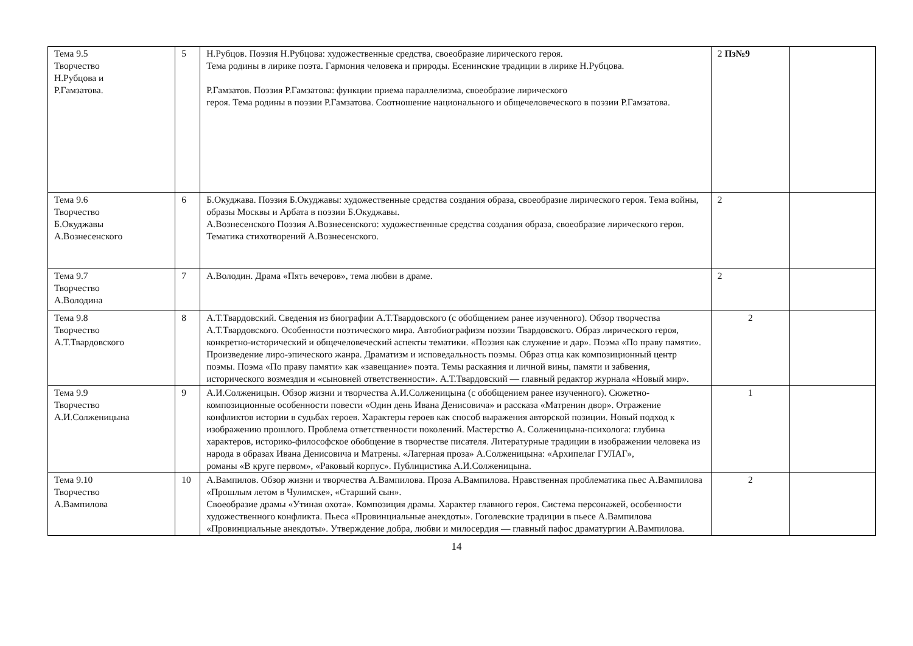| Тема 9.5 Творчество Н.Рубцова и Р.Гамзатова. | 5 | Н.Рубцов. Поэзия Н.Рубцова: художественные средства, своеобразие лирического героя. Тема родины в лирике поэта. Гармония человека и природы. Есенинские традиции в лирике Н.Рубцова. Р.Гамзатов. Поэзия Р.Гамзатова: функции приема параллелизма, своеобразие лирического героя. Тема родины в поэзии Р.Гамзатова. Соотношение национального и общечеловеческого в поэзии Р.Гамзатова. | 2 Пз№9 | |
| Тема 9.6 Творчество Б.Окуджавы А.Вознесенского | 6 | Б.Окуджава. Поэзия Б.Окуджавы: художественные средства создания образа, своеобразие лирического героя. Тема войны, образы Москвы и Арбата в поэзии Б.Окуджавы. А.Вознесенского Поэзия А.Вознесенского: художественные средства создания образа, своеобразие лирического героя. Тематика стихотворений А.Вознесенского. | 2 | |
| Тема 9.7 Творчество А.Володина | 7 | А.Володин. Драма «Пять вечеров», тема любви в драме. | 2 | |
| Тема 9.8 Творчество А.Т.Твардовского | 8 | А.Т.Твардовский. Сведения из биографии А.Т.Твардовского (с обобщением ранее изученного). Обзор творчества А.Т.Твардовского. Особенности поэтического мира. Автобиографизм поэзии Твардовского. Образ лирического героя, конкретно-исторический и общечеловеческий аспекты тематики. «Поэзия как служение и дар». Поэма «По праву памяти». Произведение лиро-эпического жанра. Драматизм и исповедальность поэмы. Образ отца как композиционный центр поэмы. Поэма «По праву памяти» как «завещание» поэта. Темы раскаяния и личной вины, памяти и забвения, исторического возмездия и «сыновней ответственности». А.Т.Твардовский — главный редактор журнала «Новый мир». | 2 | |
| Тема 9.9 Творчество А.И.Солженицына | 9 | А.И.Солженицын. Обзор жизни и творчества А.И.Солженицына (с обобщением ранее изученного). Сюжетно-композиционные особенности повести «Один день Ивана Денисовича» и рассказа «Матренин двор». Отражение конфликтов истории в судьбах героев. Характеры героев как способ выражения авторской позиции. Новый подход к изображению прошлого. Проблема ответственности поколений. Мастерство А. Солженицына-психолога: глубина характеров, историко-философское обобщение в творчестве писателя. Литературные традиции в изображении человека из народа в образах Ивана Денисовича и Матрены. «Лагерная проза» А.Солженицына: «Архипелаг ГУЛАГ», романы «В круге первом», «Раковый корпус». Публицистика А.И.Солженицына. | 1 | |
| Тема 9.10 Творчество А.Вампилова | 10 | А.Вампилов. Обзор жизни и творчества А.Вампилова. Проза А.Вампилова. Нравственная проблематика пьес А.Вампилова «Прошлым летом в Чулимске», «Старший сын». Своеобразие драмы «Утиная охота». Композиция драмы. Характер главного героя. Система персонажей, особенности художественного конфликта. Пьеса «Провинциальные анекдоты». Гоголевские традиции в пьесе А.Вампилова «Провинциальные анекдоты». Утверждение добра, любви и милосердия — главный пафос драматургии А.Вампилова. | 2 | |
14